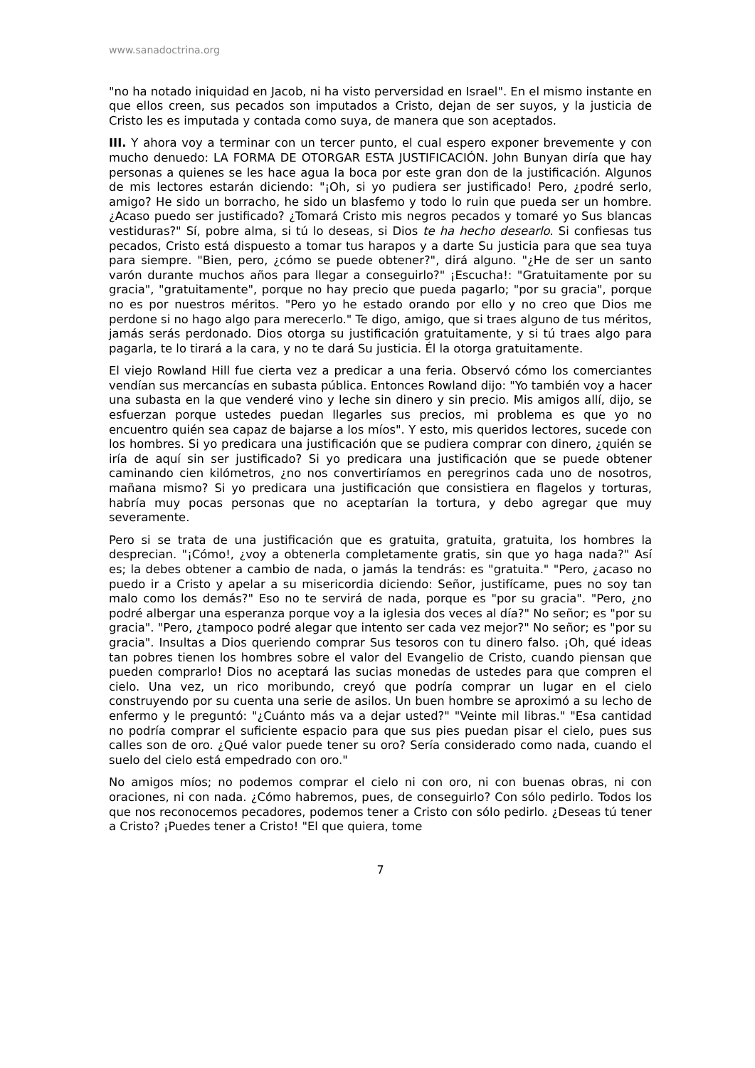www.sanadoctrina.org
"no ha notado iniquidad en Jacob, ni ha visto perversidad en Israel". En el mismo instante en que ellos creen, sus pecados son imputados a Cristo, dejan de ser suyos, y la justicia de Cristo les es imputada y contada como suya, de manera que son aceptados.
III. Y ahora voy a terminar con un tercer punto, el cual espero exponer brevemente y con mucho denuedo: LA FORMA DE OTORGAR ESTA JUSTIFICACIÓN. John Bunyan diría que hay personas a quienes se les hace agua la boca por este gran don de la justificación. Algunos de mis lectores estarán diciendo: "¡Oh, si yo pudiera ser justificado! Pero, ¿podré serlo, amigo? He sido un borracho, he sido un blasfemo y todo lo ruin que pueda ser un hombre. ¿Acaso puedo ser justificado? ¿Tomará Cristo mis negros pecados y tomaré yo Sus blancas vestiduras?" Sí, pobre alma, si tú lo deseas, si Dios te ha hecho desearlo. Si confiesas tus pecados, Cristo está dispuesto a tomar tus harapos y a darte Su justicia para que sea tuya para siempre. "Bien, pero, ¿cómo se puede obtener?", dirá alguno. "¿He de ser un santo varón durante muchos años para llegar a conseguirlo?" ¡Escucha!: "Gratuitamente por su gracia", "gratuitamente", porque no hay precio que pueda pagarlo; "por su gracia", porque no es por nuestros méritos. "Pero yo he estado orando por ello y no creo que Dios me perdone si no hago algo para merecerlo." Te digo, amigo, que si traes alguno de tus méritos, jamás serás perdonado. Dios otorga su justificación gratuitamente, y si tú traes algo para pagarla, te lo tirará a la cara, y no te dará Su justicia. Él la otorga gratuitamente.
El viejo Rowland Hill fue cierta vez a predicar a una feria. Observó cómo los comerciantes vendían sus mercancías en subasta pública. Entonces Rowland dijo: "Yo también voy a hacer una subasta en la que venderé vino y leche sin dinero y sin precio. Mis amigos allí, dijo, se esfuerzan porque ustedes puedan llegarles sus precios, mi problema es que yo no encuentro quién sea capaz de bajarse a los míos". Y esto, mis queridos lectores, sucede con los hombres. Si yo predicara una justificación que se pudiera comprar con dinero, ¿quién se iría de aquí sin ser justificado? Si yo predicara una justificación que se puede obtener caminando cien kilómetros, ¿no nos convertiríamos en peregrinos cada uno de nosotros, mañana mismo? Si yo predicara una justificación que consistiera en flagelos y torturas, habría muy pocas personas que no aceptarían la tortura, y debo agregar que muy severamente.
Pero si se trata de una justificación que es gratuita, gratuita, gratuita, los hombres la desprecian. "¡Cómo!, ¿voy a obtenerla completamente gratis, sin que yo haga nada?" Así es; la debes obtener a cambio de nada, o jamás la tendrás: es "gratuita." "Pero, ¿acaso no puedo ir a Cristo y apelar a su misericordia diciendo: Señor, justifícame, pues no soy tan malo como los demás?" Eso no te servirá de nada, porque es "por su gracia". "Pero, ¿no podré albergar una esperanza porque voy a la iglesia dos veces al día?" No señor; es "por su gracia". "Pero, ¿tampoco podré alegar que intento ser cada vez mejor?" No señor; es "por su gracia". Insultas a Dios queriendo comprar Sus tesoros con tu dinero falso. ¡Oh, qué ideas tan pobres tienen los hombres sobre el valor del Evangelio de Cristo, cuando piensan que pueden comprarlo! Dios no aceptará las sucias monedas de ustedes para que compren el cielo. Una vez, un rico moribundo, creyó que podría comprar un lugar en el cielo construyendo por su cuenta una serie de asilos. Un buen hombre se aproximó a su lecho de enfermo y le preguntó: "¿Cuánto más va a dejar usted?" "Veinte mil libras." "Esa cantidad no podría comprar el suficiente espacio para que sus pies puedan pisar el cielo, pues sus calles son de oro. ¿Qué valor puede tener su oro? Sería considerado como nada, cuando el suelo del cielo está empedrado con oro."
No amigos míos; no podemos comprar el cielo ni con oro, ni con buenas obras, ni con oraciones, ni con nada. ¿Cómo habremos, pues, de conseguirlo? Con sólo pedirlo. Todos los que nos reconocemos pecadores, podemos tener a Cristo con sólo pedirlo. ¿Deseas tú tener a Cristo? ¡Puedes tener a Cristo! "El que quiera, tome
7